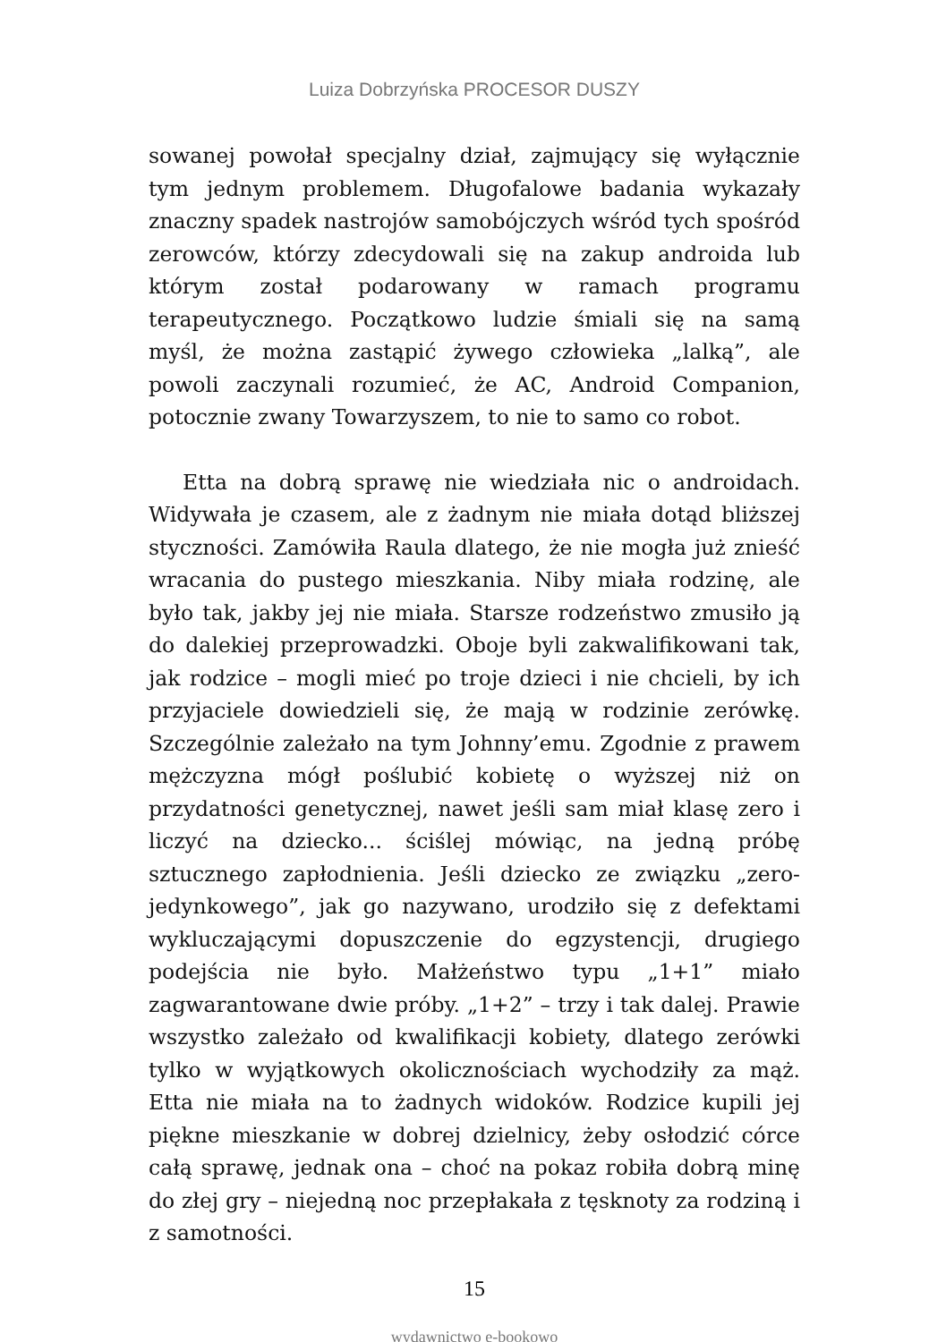Luiza Dobrzyńska PROCESOR DUSZY
sowanej powołał specjalny dział, zajmujący się wyłącznie tym jednym problemem. Długofalowe badania wykazały znaczny spadek nastrojów samobójczych wśród tych spośród zerowców, którzy zdecydowali się na zakup androida lub którym został podarowany w ramach programu terapeutycznego. Początkowo ludzie śmiali się na samą myśl, że można zastąpić żywego człowieka „lalką”, ale powoli zaczynali rozumieć, że AC, Android Companion, potocznie zwany Towarzyszem, to nie to samo co robot.
Etta na dobrą sprawę nie wiedziała nic o androidach. Widywała je czasem, ale z żadnym nie miała dotąd bliższej styczności. Zamówiła Raula dlatego, że nie mogła już znieść wracania do pustego mieszkania. Niby miała rodzinę, ale było tak, jakby jej nie miała. Starsze rodzeństwo zmusiło ją do dalekiej przeprowadzki. Oboje byli zakwalifikowani tak, jak rodzice – mogli mieć po troje dzieci i nie chcieli, by ich przyjaciele dowiedzieli się, że mają w rodzinie zerówkę. Szczególnie zależało na tym Johnny’emu. Zgodnie z prawem mężczyzna mógł poślubić kobietę o wyższej niż on przydatności genetycznej, nawet jeśli sam miał klasę zero i liczyć na dziecko... ściślej mówiąc, na jedną próbę sztucznego zapłodnienia. Jeśli dziecko ze związku „zero-jedynkowego”, jak go nazywano, urodziło się z defektami wykluczającymi dopuszczenie do egzystencji, drugiego podejścia nie było. Małżeństwo typu „1+1” miało zagwarantowane dwie próby. „1+2” – trzy i tak dalej. Prawie wszystko zależało od kwalifikacji kobiety, dlatego zerówki tylko w wyjątkowych okolicznościach wychodziły za mąż. Etta nie miała na to żadnych widoków. Rodzice kupili jej piękne mieszkanie w dobrej dzielnicy, żeby osłodzić córce całą sprawę, jednak ona – choć na pokaz robiła dobrą minę do złej gry – niejedną noc przepłakała z tęsknoty za rodziną i z samotności.
15
wydawnictwo e-bookowo